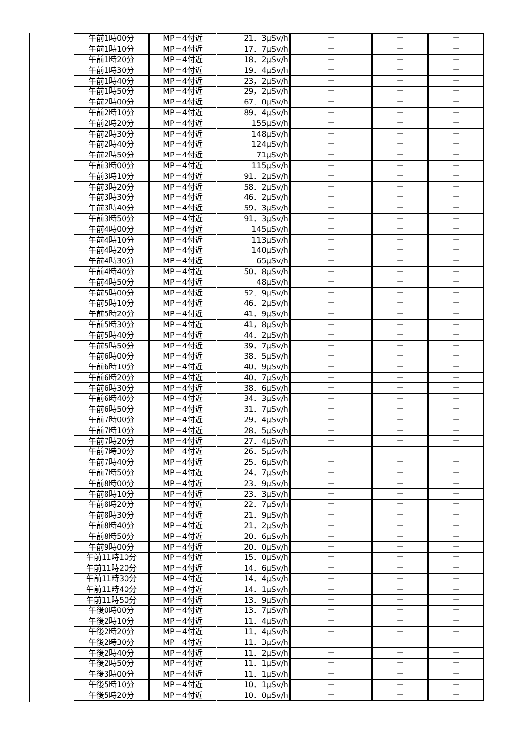| 午前1時00分 | MP－4付近 | 21．3μSv/h | － | － | － |
| 午前1時10分 | MP－4付近 | 17．7μSv/h | － | － | － |
| 午前1時20分 | MP－4付近 | 18．2μSv/h | － | － | － |
| 午前1時30分 | MP－4付近 | 19．4μSv/h | － | － | － |
| 午前1時40分 | MP－4付近 | 23，2μSv/h | － | － | － |
| 午前1時50分 | MP－4付近 | 29，2μSv/h | － | － | － |
| 午前2時00分 | MP－4付近 | 67．0μSv/h | － | － | － |
| 午前2時10分 | MP－4付近 | 89．4μSv/h | － | － | － |
| 午前2時20分 | MP－4付近 | 155μSv/h | － | － | － |
| 午前2時30分 | MP－4付近 | 148μSv/h | － | － | － |
| 午前2時40分 | MP－4付近 | 124μSv/h | － | － | － |
| 午前2時50分 | MP－4付近 | 71μSv/h | － | － | － |
| 午前3時00分 | MP－4付近 | 115μSv/h | － | － | － |
| 午前3時10分 | MP－4付近 | 91．2μSv/h | － | － | － |
| 午前3時20分 | MP－4付近 | 58．2μSv/h | － | － | － |
| 午前3時30分 | MP－4付近 | 46．2μSv/h | － | － | － |
| 午前3時40分 | MP－4付近 | 59．3μSv/h | － | － | － |
| 午前3時50分 | MP－4付近 | 91．3μSv/h | － | － | － |
| 午前4時00分 | MP－4付近 | 145μSv/h | － | － | － |
| 午前4時10分 | MP－4付近 | 113μSv/h | － | － | － |
| 午前4時20分 | MP－4付近 | 140μSv/h | － | － | － |
| 午前4時30分 | MP－4付近 | 65μSv/h | － | － | － |
| 午前4時40分 | MP－4付近 | 50．8μSv/h | － | － | － |
| 午前4時50分 | MP－4付近 | 48μSv/h | － | － | － |
| 午前5時00分 | MP－4付近 | 52．9μSv/h | － | － | － |
| 午前5時10分 | MP－4付近 | 46．2μSv/h | － | － | － |
| 午前5時20分 | MP－4付近 | 41．9μSv/h | － | － | － |
| 午前5時30分 | MP－4付近 | 41，8μSv/h | － | － | － |
| 午前5時40分 | MP－4付近 | 44．2μSv/h | － | － | － |
| 午前5時50分 | MP－4付近 | 39．7μSv/h | － | － | － |
| 午前6時00分 | MP－4付近 | 38．5μSv/h | － | － | － |
| 午前6時10分 | MP－4付近 | 40．9μSv/h | － | － | － |
| 午前6時20分 | MP－4付近 | 40．7μSv/h | － | － | － |
| 午前6時30分 | MP－4付近 | 38．6μSv/h | － | － | － |
| 午前6時40分 | MP－4付近 | 34．3μSv/h | － | － | － |
| 午前6時50分 | MP－4付近 | 31．7μSv/h | － | － | － |
| 午前7時00分 | MP－4付近 | 29．4μSv/h | － | － | － |
| 午前7時10分 | MP－4付近 | 28．5μSv/h | － | － | － |
| 午前7時20分 | MP－4付近 | 27．4μSv/h | － | － | － |
| 午前7時30分 | MP－4付近 | 26．5μSv/h | － | － | － |
| 午前7時40分 | MP－4付近 | 25．6μSv/h | － | － | － |
| 午前7時50分 | MP－4付近 | 24．7μSv/h | － | － | － |
| 午前8時00分 | MP－4付近 | 23．9μSv/h | － | － | － |
| 午前8時10分 | MP－4付近 | 23．3μSv/h | － | － | － |
| 午前8時20分 | MP－4付近 | 22．7μSv/h | － | － | － |
| 午前8時30分 | MP－4付近 | 21．9μSv/h | － | － | － |
| 午前8時40分 | MP－4付近 | 21．2μSv/h | － | － | － |
| 午前8時50分 | MP－4付近 | 20．6μSv/h | － | － | － |
| 午前9時00分 | MP－4付近 | 20．0μSv/h | － | － | － |
| 午前11時10分 | MP－4付近 | 15．0μSv/h | － | － | － |
| 午前11時20分 | MP－4付近 | 14．6μSv/h | － | － | － |
| 午前11時30分 | MP－4付近 | 14．4μSv/h | － | － | － |
| 午前11時40分 | MP－4付近 | 14．1μSv/h | － | － | － |
| 午前11時50分 | MP－4付近 | 13．9μSv/h | － | － | － |
| 午後0時00分 | MP－4付近 | 13．7μSv/h | － | － | － |
| 午後2時10分 | MP－4付近 | 11．4μSv/h | － | － | － |
| 午後2時20分 | MP－4付近 | 11．4μSv/h | － | － | － |
| 午後2時30分 | MP－4付近 | 11．3μSv/h | － | － | － |
| 午後2時40分 | MP－4付近 | 11．2μSv/h | － | － | － |
| 午後2時50分 | MP－4付近 | 11．1μSv/h | － | － | － |
| 午後3時00分 | MP－4付近 | 11．1μSv/h | － | － | － |
| 午後5時10分 | MP－4付近 | 10．1μSv/h | － | － | － |
| 午後5時20分 | MP－4付近 | 10．0μSv/h | － | － | － |